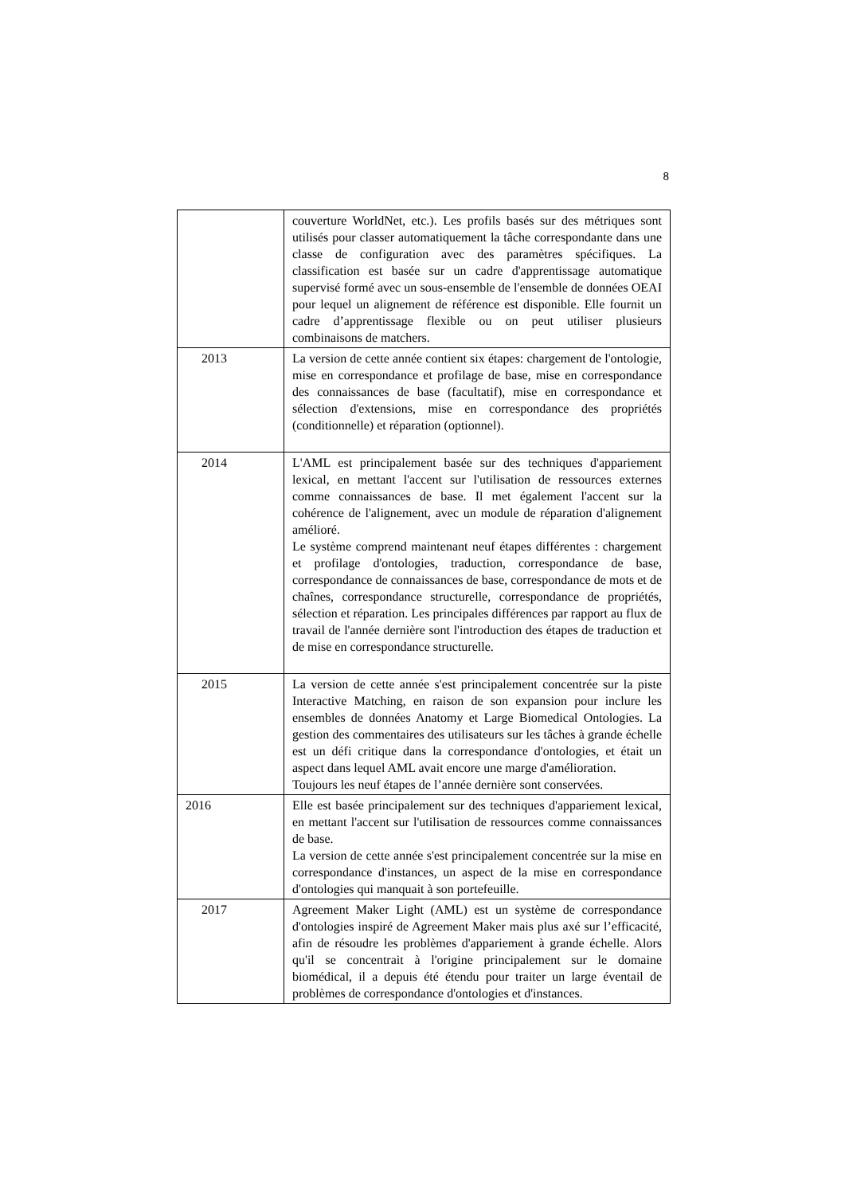8
| | couverture WorldNet, etc.). Les profils basés sur des métriques sont utilisés pour classer automatiquement la tâche correspondante dans une classe de configuration avec des paramètres spécifiques. La classification est basée sur un cadre d'apprentissage automatique supervisé formé avec un sous-ensemble de l'ensemble de données OEAI pour lequel un alignement de référence est disponible. Elle fournit un cadre d’apprentissage flexible ou on peut utiliser plusieurs combinaisons de matchers. |
| 2013 | La version de cette année contient six étapes: chargement de l'ontologie, mise en correspondance et profilage de base, mise en correspondance des connaissances de base (facultatif), mise en correspondance et sélection d'extensions, mise en correspondance des propriétés (conditionnelle) et réparation (optionnel). |
| 2014 | L'AML est principalement basée sur des techniques d'appariement lexical, en mettant l'accent sur l'utilisation de ressources externes comme connaissances de base. Il met également l'accent sur la cohérence de l'alignement, avec un module de réparation d'alignement amélioré. Le système comprend maintenant neuf étapes différentes : chargement et profilage d'ontologies, traduction, correspondance de base, correspondance de connaissances de base, correspondance de mots et de chaînes, correspondance structurelle, correspondance de propriétés, sélection et réparation. Les principales différences par rapport au flux de travail de l'année dernière sont l'introduction des étapes de traduction et de mise en correspondance structurelle. |
| 2015 | La version de cette année s'est principalement concentrée sur la piste Interactive Matching, en raison de son expansion pour inclure les ensembles de données Anatomy et Large Biomedical Ontologies. La gestion des commentaires des utilisateurs sur les tâches à grande échelle est un défi critique dans la correspondance d'ontologies, et était un aspect dans lequel AML avait encore une marge d'amélioration. Toujours les neuf étapes de l’année dernière sont conservées. |
| 2016 | Elle est basée principalement sur des techniques d'appariement lexical, en mettant l'accent sur l'utilisation de ressources comme connaissances de base. La version de cette année s'est principalement concentrée sur la mise en correspondance d'instances, un aspect de la mise en correspondance d'ontologies qui manquait à son portefeuille. |
| 2017 | Agreement Maker Light (AML) est un système de correspondance d'ontologies inspiré de Agreement Maker mais plus axé sur l’efficacité, afin de résoudre les problèmes d'appariement à grande échelle. Alors qu'il se concentrait à l'origine principalement sur le domaine biomédical, il a depuis été étendu pour traiter un large éventail de problèmes de correspondance d'ontologies et d'instances. |